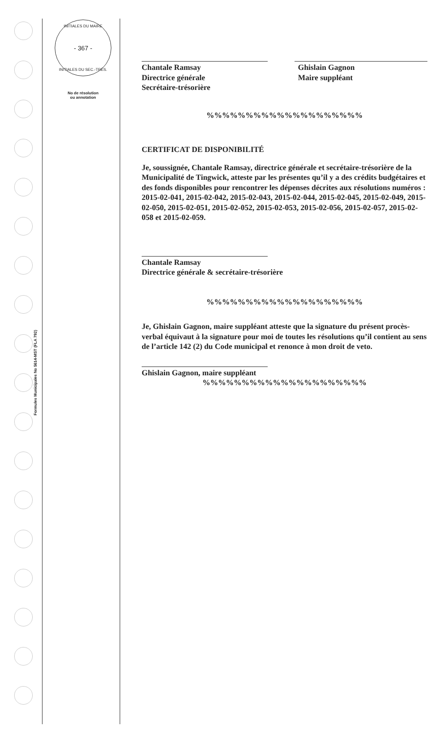INITIALES DU MAIRE
- 367 -
INITIALES DU SEC.-TRÉS.
No de résolution
ou annotation
Formules Municipales No 5614-MST (FLA 792)
Chantale Ramsay
Directrice générale
Secrétaire-trésorière
Ghislain Gagnon
Maire suppléant
%%%%%%%%%%%%%%%%%%%%
CERTIFICAT DE DISPONIBILITÉ
Je, soussignée, Chantale Ramsay, directrice générale et secrétaire-trésorière de la Municipalité de Tingwick, atteste par les présentes qu’il y a des crédits budgétaires et des fonds disponibles pour rencontrer les dépenses décrites aux résolutions numéros : 2015-02-041, 2015-02-042, 2015-02-043, 2015-02-044, 2015-02-045, 2015-02-049, 2015-02-050, 2015-02-051, 2015-02-052, 2015-02-053, 2015-02-056, 2015-02-057, 2015-02-058 et 2015-02-059.
Chantale Ramsay
Directrice générale & secrétaire-trésorière
%%%%%%%%%%%%%%%%%%%%
Je, Ghislain Gagnon, maire suppléant atteste que la signature du présent procès-verbal équivaut à la signature pour moi de toutes les résolutions qu’il contient au sens de l’article 142 (2) du Code municipal et renonce à mon droit de veto.
Ghislain Gagnon, maire suppléant
%%%%%%%%%%%%%%%%%%%%%